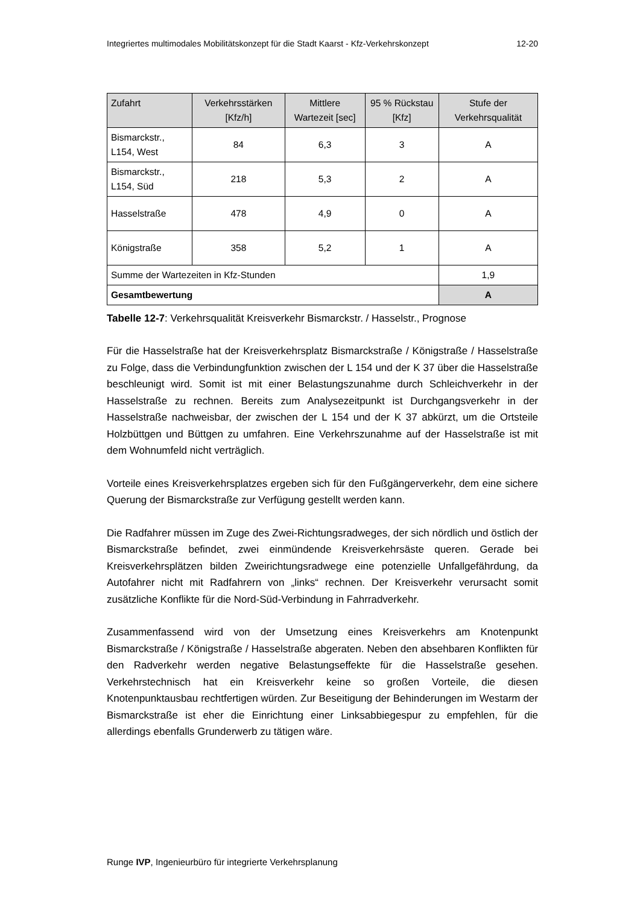Integriertes multimodales Mobilitätskonzept für die Stadt Kaarst - Kfz-Verkehrskonzept 12-20
| Zufahrt | Verkehrsstärken [Kfz/h] | Mittlere Wartezeit [sec] | 95 % Rückstau [Kfz] | Stufe der Verkehrsqualität |
| --- | --- | --- | --- | --- |
| Bismarckstr., L154, West | 84 | 6,3 | 3 | A |
| Bismarckstr., L154, Süd | 218 | 5,3 | 2 | A |
| Hasselstraße | 478 | 4,9 | 0 | A |
| Königstraße | 358 | 5,2 | 1 | A |
| Summe der Wartezeiten in Kfz-Stunden | | | | 1,9 |
| Gesamtbewertung | | | | A |
Tabelle 12-7: Verkehrsqualität Kreisverkehr Bismarckstr. / Hasselstr., Prognose
Für die Hasselstraße hat der Kreisverkehrsplatz Bismarckstraße / Königstraße / Hasselstraße zu Folge, dass die Verbindungfunktion zwischen der L 154 und der K 37 über die Hasselstraße beschleunigt wird. Somit ist mit einer Belastungszunahme durch Schleichverkehr in der Hasselstraße zu rechnen. Bereits zum Analysezeitpunkt ist Durchgangsverkehr in der Hasselstraße nachweisbar, der zwischen der L 154 und der K 37 abkürzt, um die Ortsteile Holzbüttgen und Büttgen zu umfahren. Eine Verkehrszunahme auf der Hasselstraße ist mit dem Wohnumfeld nicht verträglich.
Vorteile eines Kreisverkehrsplatzes ergeben sich für den Fußgängerverkehr, dem eine sichere Querung der Bismarckstraße zur Verfügung gestellt werden kann.
Die Radfahrer müssen im Zuge des Zwei-Richtungsradweges, der sich nördlich und östlich der Bismarckstraße befindet, zwei einmündende Kreisverkehrsäste queren. Gerade bei Kreisverkehrsplätzen bilden Zweirichtungsradwege eine potenzielle Unfallgefährdung, da Autofahrer nicht mit Radfahrern von „links“ rechnen. Der Kreisverkehr verursacht somit zusätzliche Konflikte für die Nord-Süd-Verbindung in Fahrradverkehr.
Zusammenfassend wird von der Umsetzung eines Kreisverkehrs am Knotenpunkt Bismarckstraße / Königstraße / Hasselstraße abgeraten. Neben den absehbaren Konflikten für den Radverkehr werden negative Belastungseffekte für die Hasselstraße gesehen. Verkehrstechnisch hat ein Kreisverkehr keine so großen Vorteile, die diesen Knotenpunktausbau rechtfertigen würden. Zur Beseitigung der Behinderungen im Westarm der Bismarckstraße ist eher die Einrichtung einer Linksabbiegespur zu empfehlen, für die allerdings ebenfalls Grunderwerb zu tätigen wäre.
Runge IVP, Ingenieurbüro für integrierte Verkehrsplanung